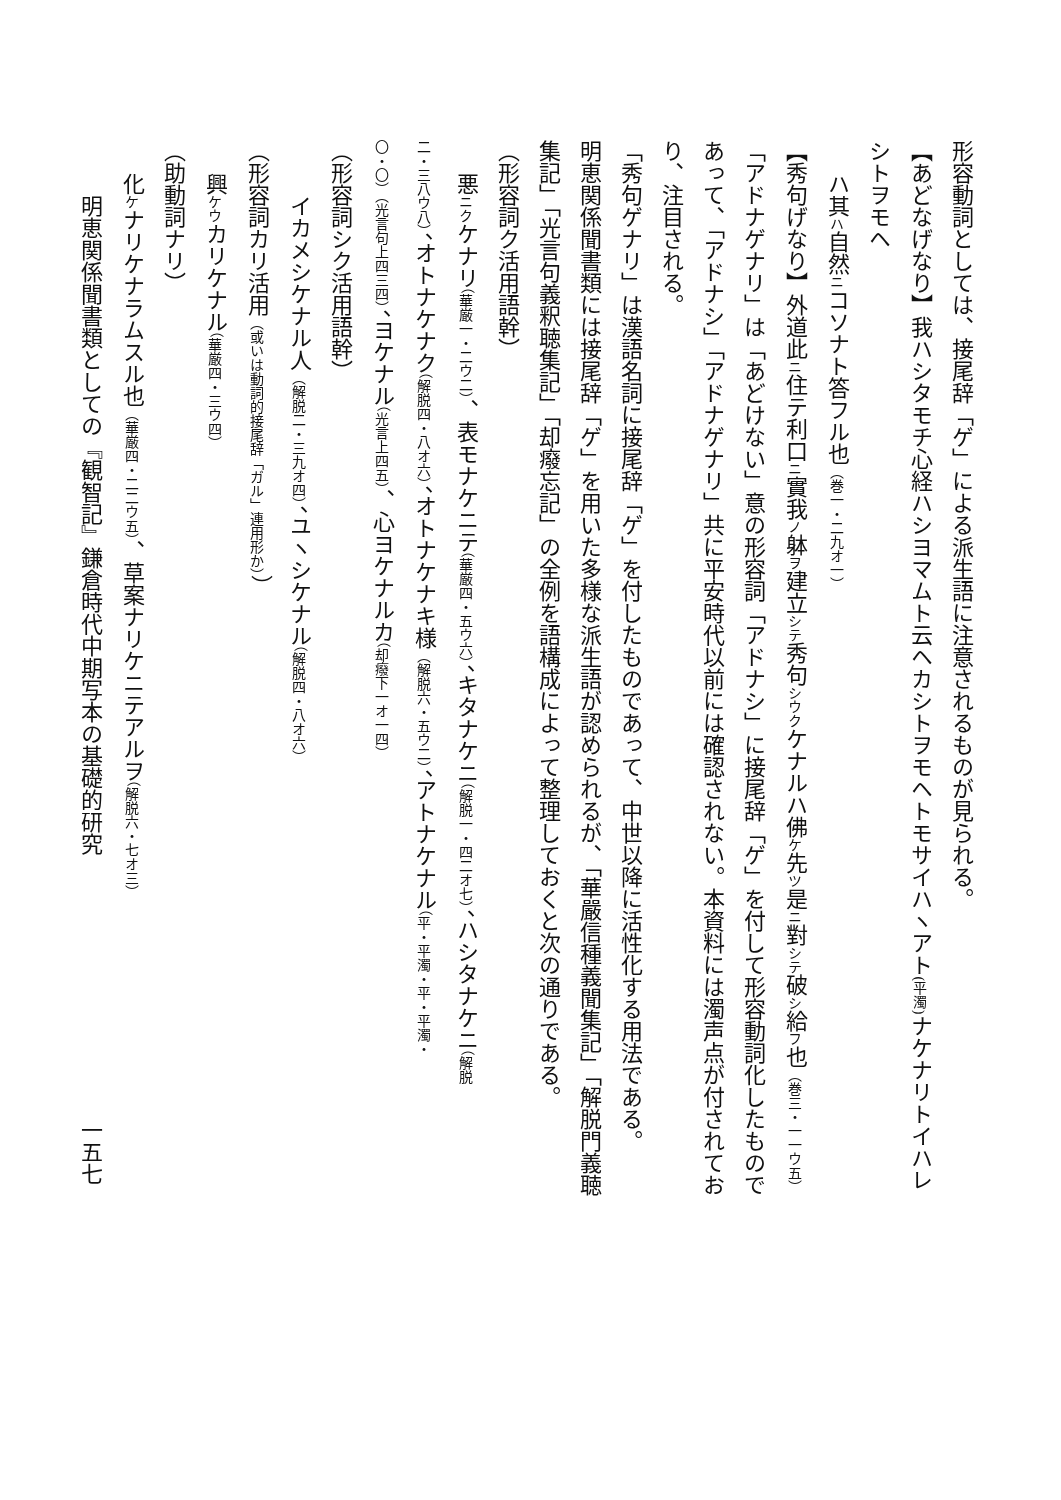形容動詞としては、接尾辞「ゲ」による派生語に注意されるものが見られる。
【あどなげなり】我ハシタモチ心経ハシヨマムト云ヘカシトヲモヘトモサイハヽアト(平濁) ナケナリトイハレシトヲモヘ
ハ其ハ自然ニコソナト答フル也（巻一・二九オ一）
【秀句げなり】外道此ニ住テ利口ニ實我ノ躰ヲ建立シテ秀句シウクケナルハ佛ケ先ツ是ニ對シテ破シ給フ也（巻三・一一ウ五）
「アドナゲナリ」は「あどけない」意の形容詞「アドナシ」に接尾辞「ゲ」を付して形容動詞化したものであって、「アドナシ」「アドナゲナリ」共に平安時代以前には確認されない。本資料には濁声点が付されており、注目される。
「秀句ゲナリ」は漢語名詞に接尾辞「ゲ」を付したものであって、中世以降に活性化する用法である。
明恵関係聞書類には接尾辞「ゲ」を用いた多様な派生語が認められるが、「華嚴信種義聞集記」「解脱門義聴集記」「光言句義釈聴集記」「却癈忘記」の全例を語構成によって整理しておくと次の通りである。
（形容詞ク活用語幹）
悪ニクケナリ（華厳一・二ウ二）、表モナケニテ（華厳四・五ウ六）、キタナケニ（解脱一・四二オ七）、ハシタナケニ（解脱
二・三八ウ八）、オトナケナク（解脱四・八オ六）、オトナケナキ様（解脱六・五ウ二）、アトナケナル（平・平濁・平・平濁・
〇・〇）（光言句上四三四）、ヨケナル（光言上四五）、心ヨケナルカ（却癈下一オ一四）
（形容詞シク活用語幹）
イカメシケナル人（解脱二・三九オ四）、ユヽシケナル（解脱四・八オ六）
（形容詞カリ活用（或いは動詞的接尾辞「ガル」連用形か））
興ケウカリケナル（華厳四・三ウ四）
（助動詞ナリ）
化ケナリケナラムスル也（華厳四・二二ウ五）、草案ナリケニテアルヲ（解脱六・七オ三）
明恵関係聞書類としての『観智記』鎌倉時代中期写本の基礎的研究　　　　　　　　　　　　一五七